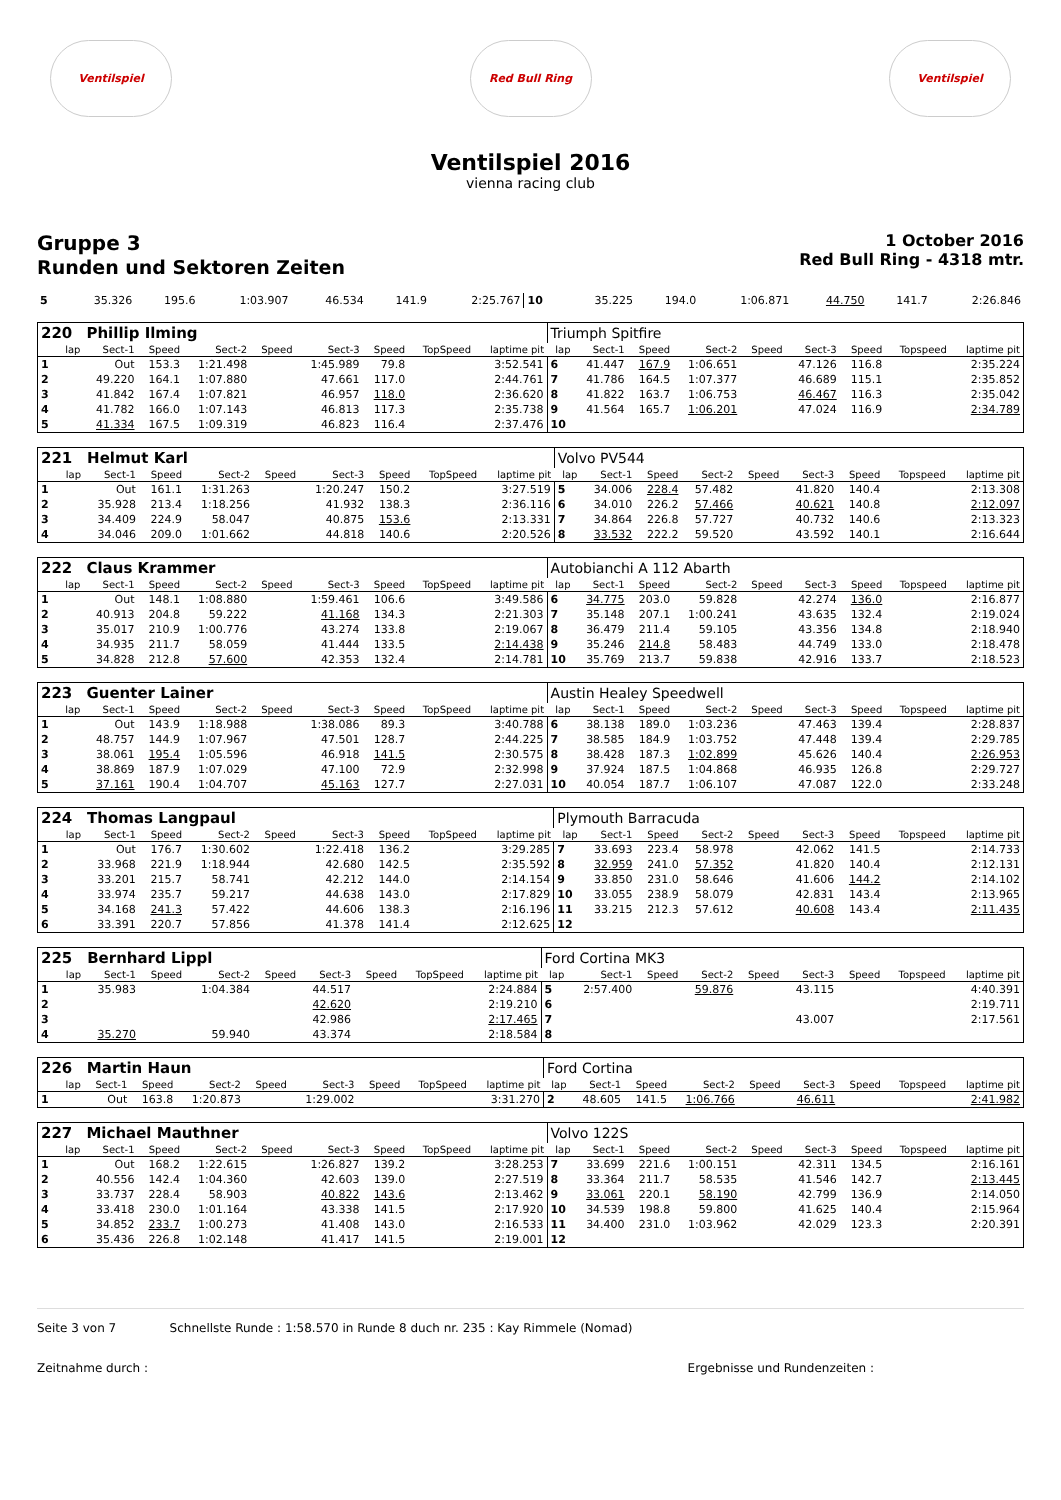Ventilspiel Red Bull Ring Ventilspiel
Ventilspiel 2016
vienna racing club
Gruppe 3
Runden und Sektoren Zeiten
1 October 2016
Red Bull Ring - 4318 mtr.
| 5 | 35.326 | 195.6 | 1:03.907 | 46.534 | 141.9 | 2:25.767 | 10 | 35.225 | 194.0 | 1:06.871 | 44.750 | 141.7 | 2:26.846 |
| 220 | Phillip Ilming | | | | | | | | Triumph Spitfire | | | | | | | | |
| lap | Sect-1 | Speed | Sect-2 | Speed | Sect-3 | Speed | TopSpeed | laptime pit | lap | Sect-1 | Speed | Sect-2 | Speed | Sect-3 | Speed | Topspeed | laptime pit |
| 1 | Out | 153.3 | 1:21.498 | | 1:45.989 | 79.8 | | 3:52.541 | 6 | 41.447 | 167.9 | 1:06.651 | | 47.126 | 116.8 | | 2:35.224 |
| 2 | 49.220 | 164.1 | 1:07.880 | | 47.661 | 117.0 | | 2:44.761 | 7 | 41.786 | 164.5 | 1:07.377 | | 46.689 | 115.1 | | 2:35.852 |
| 3 | 41.842 | 167.4 | 1:07.821 | | 46.957 | 118.0 | | 2:36.620 | 8 | 41.822 | 163.7 | 1:06.753 | | 46.467 | 116.3 | | 2:35.042 |
| 4 | 41.782 | 166.0 | 1:07.143 | | 46.813 | 117.3 | | 2:35.738 | 9 | 41.564 | 165.7 | 1:06.201 | | 47.024 | 116.9 | | 2:34.789 |
| 5 | 41.334 | 167.5 | 1:09.319 | | 46.823 | 116.4 | | 2:37.476 | 10 | | | | | | | | |
| 221 | Helmut Karl | | | | | | | | Volvo PV544 | | | | | | | | |
| lap | Sect-1 | Speed | Sect-2 | Speed | Sect-3 | Speed | TopSpeed | laptime pit | lap | Sect-1 | Speed | Sect-2 | Speed | Sect-3 | Speed | Topspeed | laptime pit |
| 1 | Out | 161.1 | 1:31.263 | | 1:20.247 | 150.2 | | 3:27.519 | 5 | 34.006 | 228.4 | 57.482 | | 41.820 | 140.4 | | 2:13.308 |
| 2 | 35.928 | 213.4 | 1:18.256 | | 41.932 | 138.3 | | 2:36.116 | 6 | 34.010 | 226.2 | 57.466 | | 40.621 | 140.8 | | 2:12.097 |
| 3 | 34.409 | 224.9 | 58.047 | | 40.875 | 153.6 | | 2:13.331 | 7 | 34.864 | 226.8 | 57.727 | | 40.732 | 140.6 | | 2:13.323 |
| 4 | 34.046 | 209.0 | 1:01.662 | | 44.818 | 140.6 | | 2:20.526 | 8 | 33.532 | 222.2 | 59.520 | | 43.592 | 140.1 | | 2:16.644 |
| 222 | Claus Krammer | | | | | | | | Autobianchi A 112 Abarth | | | | | | | | |
| lap | Sect-1 | Speed | Sect-2 | Speed | Sect-3 | Speed | TopSpeed | laptime pit | lap | Sect-1 | Speed | Sect-2 | Speed | Sect-3 | Speed | Topspeed | laptime pit |
| 1 | Out | 148.1 | 1:08.880 | | 1:59.461 | 106.6 | | 3:49.586 | 6 | 34.775 | 203.0 | 59.828 | | 42.274 | 136.0 | | 2:16.877 |
| 2 | 40.913 | 204.8 | 59.222 | | 41.168 | 134.3 | | 2:21.303 | 7 | 35.148 | 207.1 | 1:00.241 | | 43.635 | 132.4 | | 2:19.024 |
| 3 | 35.017 | 210.9 | 1:00.776 | | 43.274 | 133.8 | | 2:19.067 | 8 | 36.479 | 211.4 | 59.105 | | 43.356 | 134.8 | | 2:18.940 |
| 4 | 34.935 | 211.7 | 58.059 | | 41.444 | 133.5 | | 2:14.438 | 9 | 35.246 | 214.8 | 58.483 | | 44.749 | 133.0 | | 2:18.478 |
| 5 | 34.828 | 212.8 | 57.600 | | 42.353 | 132.4 | | 2:14.781 | 10 | 35.769 | 213.7 | 59.838 | | 42.916 | 133.7 | | 2:18.523 |
| 223 | Guenter Lainer | | | | | | | | Austin Healey Speedwell | | | | | | | | |
| lap | Sect-1 | Speed | Sect-2 | Speed | Sect-3 | Speed | TopSpeed | laptime pit | lap | Sect-1 | Speed | Sect-2 | Speed | Sect-3 | Speed | Topspeed | laptime pit |
| 1 | Out | 143.9 | 1:18.988 | | 1:38.086 | 89.3 | | 3:40.788 | 6 | 38.138 | 189.0 | 1:03.236 | | 47.463 | 139.4 | | 2:28.837 |
| 2 | 48.757 | 144.9 | 1:07.967 | | 47.501 | 128.7 | | 2:44.225 | 7 | 38.585 | 184.9 | 1:03.752 | | 47.448 | 139.4 | | 2:29.785 |
| 3 | 38.061 | 195.4 | 1:05.596 | | 46.918 | 141.5 | | 2:30.575 | 8 | 38.428 | 187.3 | 1:02.899 | | 45.626 | 140.4 | | 2:26.953 |
| 4 | 38.869 | 187.9 | 1:07.029 | | 47.100 | 72.9 | | 2:32.998 | 9 | 37.924 | 187.5 | 1:04.868 | | 46.935 | 126.8 | | 2:29.727 |
| 5 | 37.161 | 190.4 | 1:04.707 | | 45.163 | 127.7 | | 2:27.031 | 10 | 40.054 | 187.7 | 1:06.107 | | 47.087 | 122.0 | | 2:33.248 |
| 224 | Thomas Langpaul | | | | | | | | Plymouth Barracuda | | | | | | | | |
| lap | Sect-1 | Speed | Sect-2 | Speed | Sect-3 | Speed | TopSpeed | laptime pit | lap | Sect-1 | Speed | Sect-2 | Speed | Sect-3 | Speed | Topspeed | laptime pit |
| 1 | Out | 176.7 | 1:30.602 | | 1:22.418 | 136.2 | | 3:29.285 | 7 | 33.693 | 223.4 | 58.978 | | 42.062 | 141.5 | | 2:14.733 |
| 2 | 33.968 | 221.9 | 1:18.944 | | 42.680 | 142.5 | | 2:35.592 | 8 | 32.959 | 241.0 | 57.352 | | 41.820 | 140.4 | | 2:12.131 |
| 3 | 33.201 | 215.7 | 58.741 | | 42.212 | 144.0 | | 2:14.154 | 9 | 33.850 | 231.0 | 58.646 | | 41.606 | 144.2 | | 2:14.102 |
| 4 | 33.974 | 235.7 | 59.217 | | 44.638 | 143.0 | | 2:17.829 | 10 | 33.055 | 238.9 | 58.079 | | 42.831 | 143.4 | | 2:13.965 |
| 5 | 34.168 | 241.3 | 57.422 | | 44.606 | 138.3 | | 2:16.196 | 11 | 33.215 | 212.3 | 57.612 | | 40.608 | 143.4 | | 2:11.435 |
| 6 | 33.391 | 220.7 | 57.856 | | 41.378 | 141.4 | | 2:12.625 | 12 | | | | | | | | |
| 225 | Bernhard Lippl | | | | | | | | Ford Cortina MK3 | | | | | | | | |
| lap | Sect-1 | Speed | Sect-2 | Speed | Sect-3 | Speed | TopSpeed | laptime pit | lap | Sect-1 | Speed | Sect-2 | Speed | Sect-3 | Speed | Topspeed | laptime pit |
| 1 | 35.983 | | 1:04.384 | | 44.517 | | | 2:24.884 | 5 | 2:57.400 | | 59.876 | | 43.115 | | | 4:40.391 |
| 2 | | | | | 42.620 | | | 2:19.210 | 6 | | | | | | | | 2:19.711 |
| 3 | | | | | 42.986 | | | 2:17.465 | 7 | | | | | 43.007 | | | 2:17.561 |
| 4 | 35.270 | | 59.940 | | 43.374 | | | 2:18.584 | 8 | | | | | | | | |
| 226 | Martin Haun | | | | | | | | Ford Cortina | | | | | | | | |
| lap | Sect-1 | Speed | Sect-2 | Speed | Sect-3 | Speed | TopSpeed | laptime pit | lap | Sect-1 | Speed | Sect-2 | Speed | Sect-3 | Speed | Topspeed | laptime pit |
| 1 | Out | 163.8 | 1:20.873 | | 1:29.002 | | | 3:31.270 | 2 | 48.605 | 141.5 | 1:06.766 | | 46.611 | | | 2:41.982 |
| 227 | Michael Mauthner | | | | | | | | Volvo 122S | | | | | | | | |
| lap | Sect-1 | Speed | Sect-2 | Speed | Sect-3 | Speed | TopSpeed | laptime pit | lap | Sect-1 | Speed | Sect-2 | Speed | Sect-3 | Speed | Topspeed | laptime pit |
| 1 | Out | 168.2 | 1:22.615 | | 1:26.827 | 139.2 | | 3:28.253 | 7 | 33.699 | 221.6 | 1:00.151 | | 42.311 | 134.5 | | 2:16.161 |
| 2 | 40.556 | 142.4 | 1:04.360 | | 42.603 | 139.0 | | 2:27.519 | 8 | 33.364 | 211.7 | 58.535 | | 41.546 | 142.7 | | 2:13.445 |
| 3 | 33.737 | 228.4 | 58.903 | | 40.822 | 143.6 | | 2:13.462 | 9 | 33.061 | 220.1 | 58.190 | | 42.799 | 136.9 | | 2:14.050 |
| 4 | 33.418 | 230.0 | 1:01.164 | | 43.338 | 141.5 | | 2:17.920 | 10 | 34.539 | 198.8 | 59.800 | | 41.625 | 140.4 | | 2:15.964 |
| 5 | 34.852 | 233.7 | 1:00.273 | | 41.408 | 143.0 | | 2:16.533 | 11 | 34.400 | 231.0 | 1:03.962 | | 42.029 | 123.3 | | 2:20.391 |
| 6 | 35.436 | 226.8 | 1:02.148 | | 41.417 | 141.5 | | 2:19.001 | 12 | | | | | | | | |
Seite 3 von 7 Schnellste Runde : 1:58.570 in Runde 8 duch nr. 235 : Kay Rimmele (Nomad)
Zeitnahme durch : Ergebnisse und Rundenzeiten :